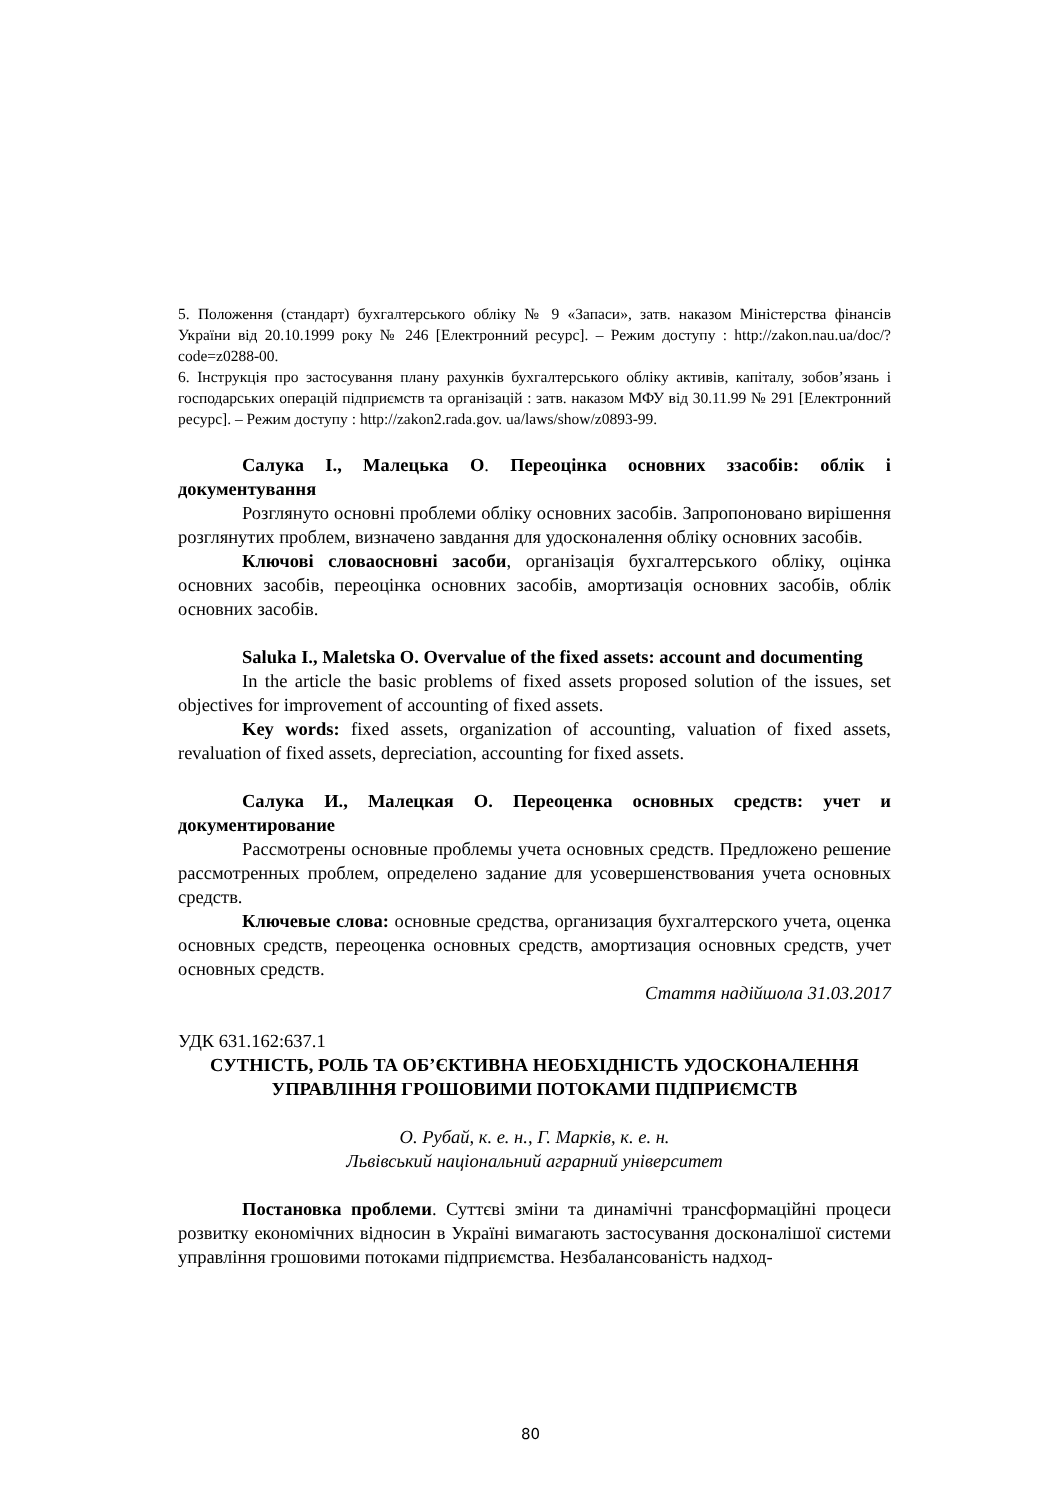5. Положення (стандарт) бухгалтерського обліку № 9 «Запаси», затв. наказом Міністерства фінансів України від 20.10.1999 року № 246 [Електронний ресурс]. – Режим доступу : http://zakon.nau.ua/doc/?code=z0288-00.
6. Інструкція про застосування плану рахунків бухгалтерського обліку активів, капіталу, зобов’язань і господарських операцій підприємств та організацій : затв. наказом МФУ від 30.11.99 № 291 [Електронний ресурс]. – Режим доступу : http://zakon2.rada.gov. ua/laws/show/z0893-99.
Салука І., Малецька О. Переоцінка основних ззасобів: облік і документування
Розглянуто основні проблеми обліку основних засобів. Запропоновано вирішення розглянутих проблем, визначено завдання для удосконалення обліку основних засобів.
Ключові словаосновні засоби, організація бухгалтерського обліку, оцінка основних засобів, переоцінка основних засобів, амортизація основних засобів, облік основних засобів.
Saluka I., Maletska O. Overvalue of the fixed assets: account and documenting
In the article the basic problems of fixed assets proposed solution of the issues, set objectives for improvement of accounting of fixed assets.
Key words: fixed assets, organization of accounting, valuation of fixed assets, revaluation of fixed assets, depreciation, accounting for fixed assets.
Салука И., Малецкая О. Переоценка основных средств: учет и документирование
Рассмотрены основные проблемы учета основных средств. Предложено решение рассмотренных проблем, определено задание для усовершенствования учета основных средств.
Ключевые слова: основные средства, организация бухгалтерского учета, оценка основных средств, переоценка основных средств, амортизация основных средств, учет основных средств.
Стаття надійшола 31.03.2017
УДК 631.162:637.1
СУТНІСТЬ, РОЛЬ ТА ОБ’ЄКТИВНА НЕОБХІДНІСТЬ УДОСКОНАЛЕННЯ УПРАВЛІННЯ ГРОШОВИМИ ПОТОКАМИ ПІДПРИЄМСТВ
О. Рубай, к. е. н., Г. Марків, к. е. н.
Львівський національний аграрний університет
Постановка проблеми. Суттєві зміни та динамічні трансформаційні процеси розвитку економічних відносин в Україні вимагають застосування досконалішої системи управління грошовими потоками підприємства. Незбалансованість надход-
80